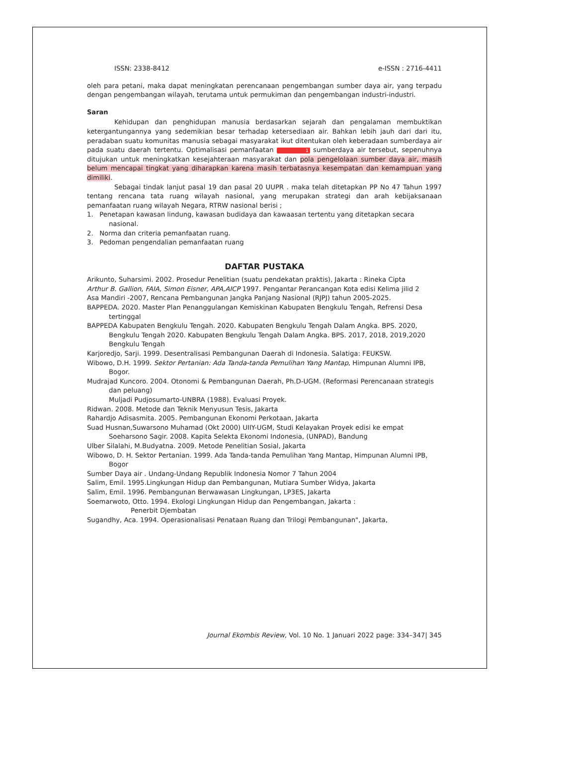ISSN: 2338-8412 e-ISSN : 2716-4411
oleh para petani, maka dapat meningkatan perencanaan pengembangan sumber daya air, yang terpadu dengan pengembangan wilayah, terutama untuk permukiman dan pengembangan industri-industri.
Saran
Kehidupan dan penghidupan manusia berdasarkan sejarah dan pengalaman membuktikan ketergantungannya yang sedemikian besar terhadap ketersediaan air. Bahkan lebih jauh dari dari itu, peradaban suatu komunitas manusia sebagai masyarakat ikut ditentukan oleh keberadaan sumberdaya air pada suatu daerah tertentu. Optimalisasi pemanfaatan 1 sumberdaya air tersebut, sepenuhnya ditujukan untuk meningkatkan kesejahteraan masyarakat dan pola pengelolaan sumber daya air, masih belum mencapai tingkat yang diharapkan karena masih terbatasnya kesempatan dan kemampuan yang dimiliki.
Sebagai tindak lanjut pasal 19 dan pasal 20 UUPR . maka telah ditetapkan PP No 47 Tahun 1997 tentang rencana tata ruang wilayah nasional, yang merupakan strategi dan arah kebijaksanaan pemanfaatan ruang wilayah Negara, RTRW nasional berisi ;
1. Penetapan kawasan lindung, kawasan budidaya dan kawaasan tertentu yang ditetapkan secara nasional.
2. Norma dan criteria pemanfaatan ruang.
3. Pedoman pengendalian pemanfaatan ruang
DAFTAR PUSTAKA
Arikunto, Suharsimi. 2002. Prosedur Penelitian (suatu pendekatan praktis), Jakarta : Rineka Cipta
Arthur B. Gallion, FAIA, Simon Eisner, APA,AICP 1997. Pengantar Perancangan Kota edisi Kelima jilid 2
Asa Mandiri -2007, Rencana Pembangunan Jangka Panjang Nasional (RJPJ) tahun 2005-2025.
BAPPEDA. 2020. Master Plan Penanggulangan Kemiskinan Kabupaten Bengkulu Tengah, Refrensi Desa tertinggal
BAPPEDA Kabupaten Bengkulu Tengah. 2020. Kabupaten Bengkulu Tengah Dalam Angka. BPS. 2020, Bengkulu Tengah 2020. Kabupaten Bengkulu Tengah Dalam Angka. BPS. 2017, 2018, 2019,2020 Bengkulu Tengah
Karjoredjo, Sarji. 1999. Desentralisasi Pembangunan Daerah di Indonesia. Salatiga: FEUKSW.
Wibowo, D.H. 1999. Sektor Pertanian: Ada Tanda-tanda Pemulihan Yang Mantap, Himpunan Alumni IPB, Bogor.
Mudrajad Kuncoro. 2004. Otonomi & Pembangunan Daerah, Ph.D-UGM. (Reformasi Perencanaan strategis dan peluang)
Muljadi Pudjosumarto-UNBRA (1988). Evaluasi Proyek.
Ridwan. 2008. Metode dan Teknik Menyusun Tesis, Jakarta
Rahardjo Adisasmita. 2005. Pembangunan Ekonomi Perkotaan, Jakarta
Suad Husnan,Suwarsono Muhamad (Okt 2000) UIIY-UGM, Studi Kelayakan Proyek edisi ke empat
Soeharsono Sagir. 2008. Kapita Selekta Ekonomi Indonesia, (UNPAD), Bandung
Ulber Silalahi, M.Budyatna. 2009. Metode Penelitian Sosial, Jakarta
Wibowo, D. H. Sektor Pertanian. 1999. Ada Tanda-tanda Pemulihan Yang Mantap, Himpunan Alumni IPB, Bogor
Sumber Daya air . Undang-Undang Republik Indonesia Nomor 7 Tahun 2004
Salim, Emil. 1995.Lingkungan Hidup dan Pembangunan, Mutiara Sumber Widya, Jakarta
Salim, Emil. 1996. Pembangunan Berwawasan Lingkungan, LP3ES, Jakarta
Soemarwoto, Otto. 1994. Ekologi Lingkungan Hidup dan Pengembangan, Jakarta :
Penerbit Djembatan
Sugandhy, Aca. 1994. Operasionalisasi Penataan Ruang dan Trilogi Pembangunan", Jakarta,
Journal Ekombis Review, Vol. 10 No. 1 Januari 2022 page: 334–347| 345